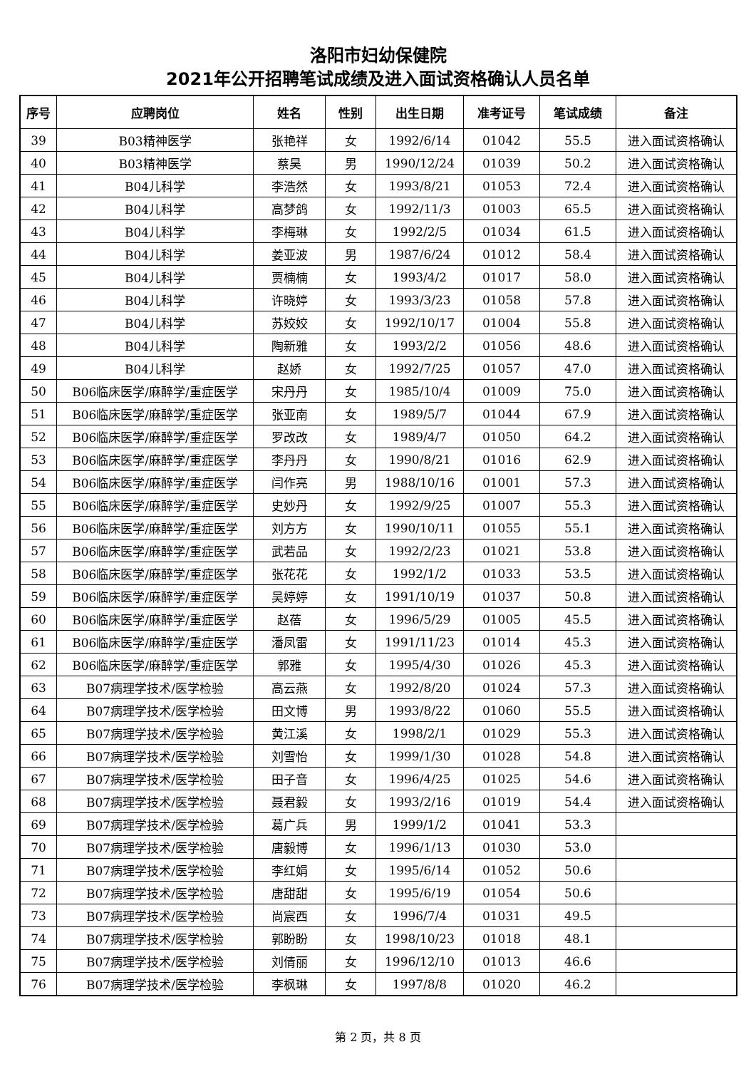洛阳市妇幼保健院
2021年公开招聘笔试成绩及进入面试资格确认人员名单
| 序号 | 应聘岗位 | 姓名 | 性别 | 出生日期 | 准考证号 | 笔试成绩 | 备注 |
| --- | --- | --- | --- | --- | --- | --- | --- |
| 39 | B03精神医学 | 张艳祥 | 女 | 1992/6/14 | 01042 | 55.5 | 进入面试资格确认 |
| 40 | B03精神医学 | 蔡昊 | 男 | 1990/12/24 | 01039 | 50.2 | 进入面试资格确认 |
| 41 | B04儿科学 | 李浩然 | 女 | 1993/8/21 | 01053 | 72.4 | 进入面试资格确认 |
| 42 | B04儿科学 | 高梦鸽 | 女 | 1992/11/3 | 01003 | 65.5 | 进入面试资格确认 |
| 43 | B04儿科学 | 李梅琳 | 女 | 1992/2/5 | 01034 | 61.5 | 进入面试资格确认 |
| 44 | B04儿科学 | 姜亚波 | 男 | 1987/6/24 | 01012 | 58.4 | 进入面试资格确认 |
| 45 | B04儿科学 | 贾楠楠 | 女 | 1993/4/2 | 01017 | 58.0 | 进入面试资格确认 |
| 46 | B04儿科学 | 许晓婷 | 女 | 1993/3/23 | 01058 | 57.8 | 进入面试资格确认 |
| 47 | B04儿科学 | 苏姣姣 | 女 | 1992/10/17 | 01004 | 55.8 | 进入面试资格确认 |
| 48 | B04儿科学 | 陶新雅 | 女 | 1993/2/2 | 01056 | 48.6 | 进入面试资格确认 |
| 49 | B04儿科学 | 赵娇 | 女 | 1992/7/25 | 01057 | 47.0 | 进入面试资格确认 |
| 50 | B06临床医学/麻醉学/重症医学 | 宋丹丹 | 女 | 1985/10/4 | 01009 | 75.0 | 进入面试资格确认 |
| 51 | B06临床医学/麻醉学/重症医学 | 张亚南 | 女 | 1989/5/7 | 01044 | 67.9 | 进入面试资格确认 |
| 52 | B06临床医学/麻醉学/重症医学 | 罗改改 | 女 | 1989/4/7 | 01050 | 64.2 | 进入面试资格确认 |
| 53 | B06临床医学/麻醉学/重症医学 | 李丹丹 | 女 | 1990/8/21 | 01016 | 62.9 | 进入面试资格确认 |
| 54 | B06临床医学/麻醉学/重症医学 | 闫作亮 | 男 | 1988/10/16 | 01001 | 57.3 | 进入面试资格确认 |
| 55 | B06临床医学/麻醉学/重症医学 | 史妙丹 | 女 | 1992/9/25 | 01007 | 55.3 | 进入面试资格确认 |
| 56 | B06临床医学/麻醉学/重症医学 | 刘方方 | 女 | 1990/10/11 | 01055 | 55.1 | 进入面试资格确认 |
| 57 | B06临床医学/麻醉学/重症医学 | 武若品 | 女 | 1992/2/23 | 01021 | 53.8 | 进入面试资格确认 |
| 58 | B06临床医学/麻醉学/重症医学 | 张花花 | 女 | 1992/1/2 | 01033 | 53.5 | 进入面试资格确认 |
| 59 | B06临床医学/麻醉学/重症医学 | 吴婷婷 | 女 | 1991/10/19 | 01037 | 50.8 | 进入面试资格确认 |
| 60 | B06临床医学/麻醉学/重症医学 | 赵蓓 | 女 | 1996/5/29 | 01005 | 45.5 | 进入面试资格确认 |
| 61 | B06临床医学/麻醉学/重症医学 | 潘凤雷 | 女 | 1991/11/23 | 01014 | 45.3 | 进入面试资格确认 |
| 62 | B06临床医学/麻醉学/重症医学 | 郭雅 | 女 | 1995/4/30 | 01026 | 45.3 | 进入面试资格确认 |
| 63 | B07病理学技术/医学检验 | 高云燕 | 女 | 1992/8/20 | 01024 | 57.3 | 进入面试资格确认 |
| 64 | B07病理学技术/医学检验 | 田文博 | 男 | 1993/8/22 | 01060 | 55.5 | 进入面试资格确认 |
| 65 | B07病理学技术/医学检验 | 黄江溪 | 女 | 1998/2/1 | 01029 | 55.3 | 进入面试资格确认 |
| 66 | B07病理学技术/医学检验 | 刘雪怡 | 女 | 1999/1/30 | 01028 | 54.8 | 进入面试资格确认 |
| 67 | B07病理学技术/医学检验 | 田子音 | 女 | 1996/4/25 | 01025 | 54.6 | 进入面试资格确认 |
| 68 | B07病理学技术/医学检验 | 聂君毅 | 女 | 1993/2/16 | 01019 | 54.4 | 进入面试资格确认 |
| 69 | B07病理学技术/医学检验 | 葛广兵 | 男 | 1999/1/2 | 01041 | 53.3 | |
| 70 | B07病理学技术/医学检验 | 唐毅博 | 女 | 1996/1/13 | 01030 | 53.0 | |
| 71 | B07病理学技术/医学检验 | 李红娟 | 女 | 1995/6/14 | 01052 | 50.6 | |
| 72 | B07病理学技术/医学检验 | 唐甜甜 | 女 | 1995/6/19 | 01054 | 50.6 | |
| 73 | B07病理学技术/医学检验 | 尚宸西 | 女 | 1996/7/4 | 01031 | 49.5 | |
| 74 | B07病理学技术/医学检验 | 郭盼盼 | 女 | 1998/10/23 | 01018 | 48.1 | |
| 75 | B07病理学技术/医学检验 | 刘倩丽 | 女 | 1996/12/10 | 01013 | 46.6 | |
| 76 | B07病理学技术/医学检验 | 李枫琳 | 女 | 1997/8/8 | 01020 | 46.2 | |
第 2 页，共 8 页